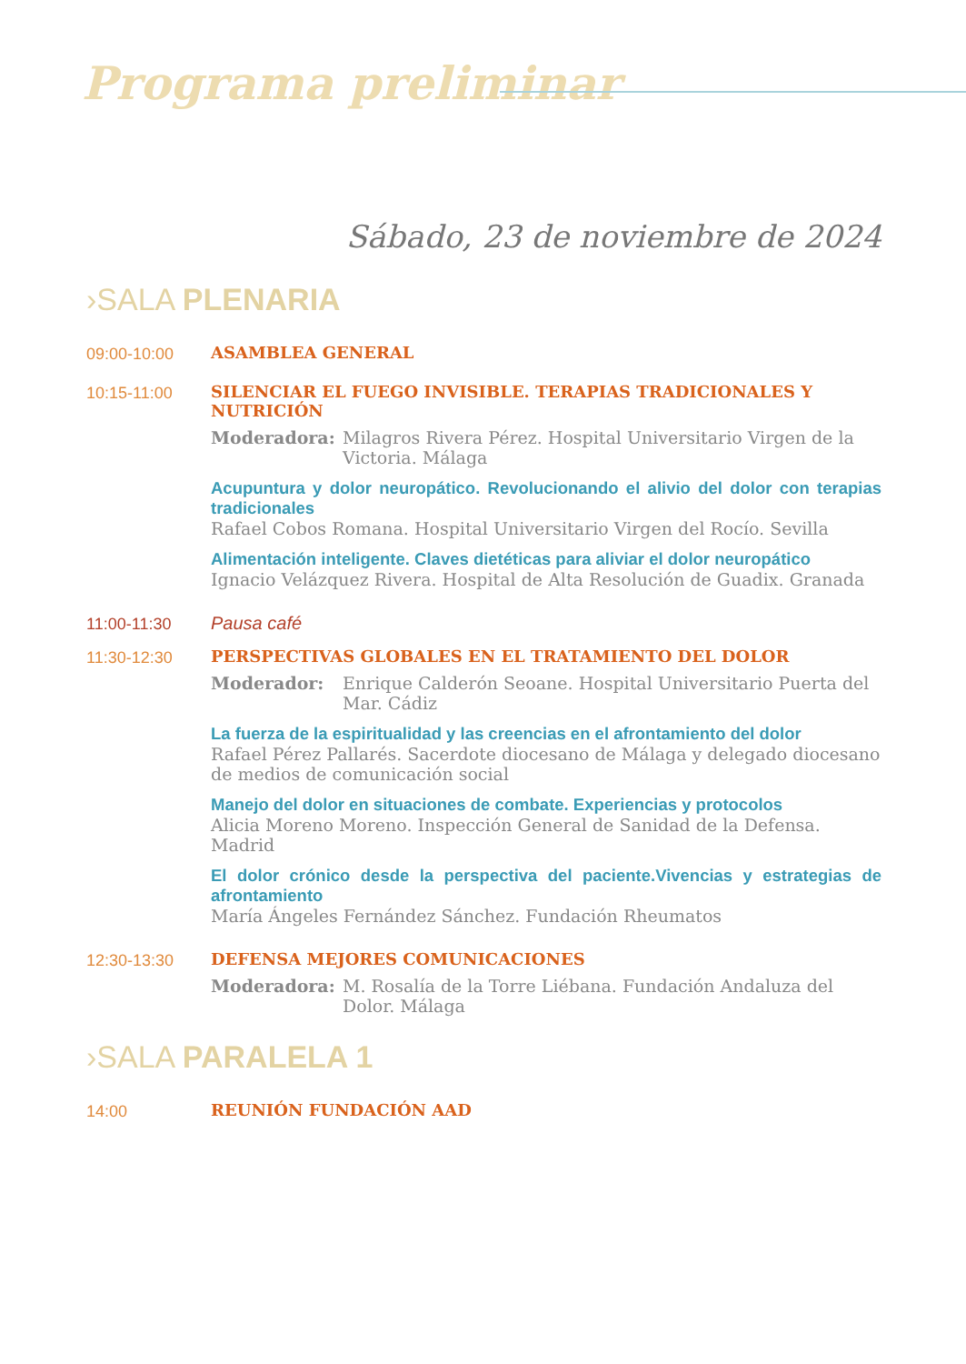Programa preliminar
Sábado, 23 de noviembre de 2024
›SALA PLENARIA
09:00-10:00 ASAMBLEA GENERAL
10:15-11:00 SILENCIAR EL FUEGO INVISIBLE. TERAPIAS TRADICIONALES Y NUTRICIÓN
Moderadora: Milagros Rivera Pérez. Hospital Universitario Virgen de la Victoria. Málaga
Acupuntura y dolor neuropático. Revolucionando el alivio del dolor con terapias tradicionales
Rafael Cobos Romana. Hospital Universitario Virgen del Rocío. Sevilla
Alimentación inteligente. Claves dietéticas para aliviar el dolor neuropático
Ignacio Velázquez Rivera. Hospital de Alta Resolución de Guadix. Granada
11:00-11:30 Pausa café
11:30-12:30 PERSPECTIVAS GLOBALES EN EL TRATAMIENTO DEL DOLOR
Moderador: Enrique Calderón Seoane. Hospital Universitario Puerta del Mar. Cádiz
La fuerza de la espiritualidad y las creencias en el afrontamiento del dolor
Rafael Pérez Pallarés. Sacerdote diocesano de Málaga y delegado diocesano de medios de comunicación social
Manejo del dolor en situaciones de combate. Experiencias y protocolos
Alicia Moreno Moreno. Inspección General de Sanidad de la Defensa. Madrid
El dolor crónico desde la perspectiva del paciente.Vivencias y estrategias de afrontamiento
María Ángeles Fernández Sánchez. Fundación Rheumatos
12:30-13:30 DEFENSA MEJORES COMUNICACIONES
Moderadora: M. Rosalía de la Torre Liébana. Fundación Andaluza del Dolor. Málaga
›SALA PARALELA 1
14:00 REUNIÓN FUNDACIÓN AAD